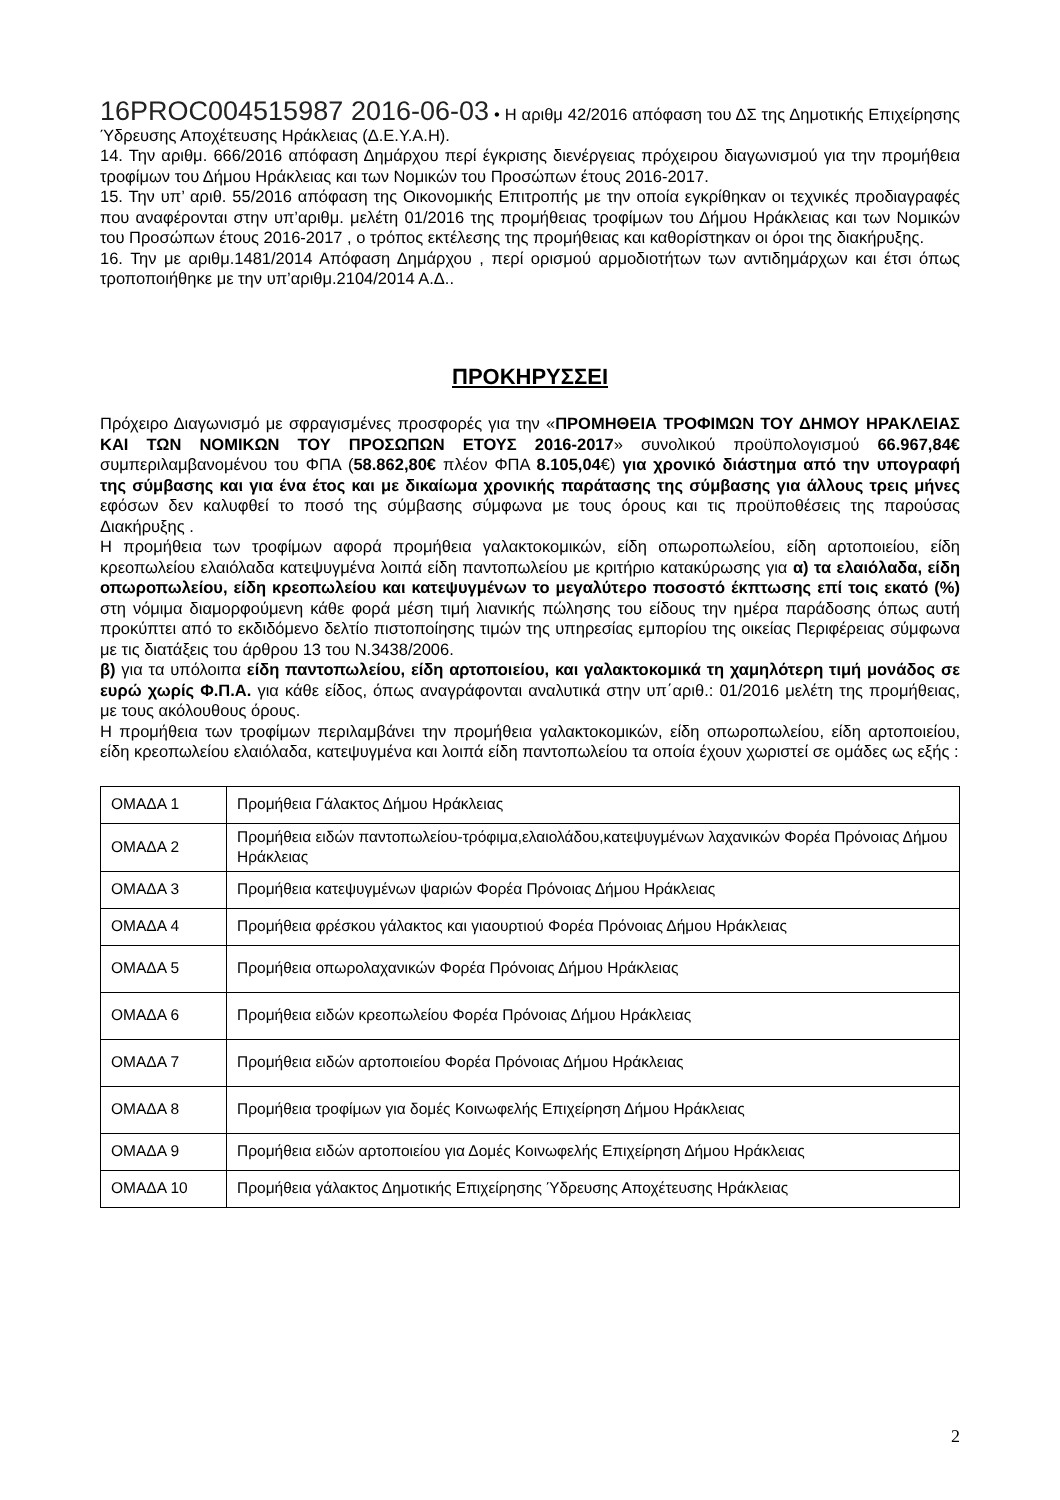16PROC004515987 2016-06-03 • Η αριθμ 42/2016 απόφαση του ΔΣ της Δημοτικής Επιχείρησης Ύδρευσης Αποχέτευσης Ηράκλειας (Δ.Ε.Υ.Α.Η).
14. Την αριθμ. 666/2016 απόφαση Δημάρχου περί έγκρισης διενέργειας πρόχειρου διαγωνισμού για την προμήθεια τροφίμων του Δήμου Ηράκλειας και των Νομικών του Προσώπων έτους 2016-2017.
15. Την υπ’ αριθ. 55/2016 απόφαση της Οικονομικής Επιτροπής με την οποία εγκρίθηκαν οι τεχνικές προδιαγραφές που αναφέρονται στην υπ’αριθμ. μελέτη 01/2016 της προμήθειας τροφίμων του Δήμου Ηράκλειας και των Νομικών του Προσώπων έτους 2016-2017 , ο τρόπος εκτέλεσης της προμήθειας και καθορίστηκαν οι όροι της διακήρυξης.
16. Την με αριθμ.1481/2014 Απόφαση Δημάρχου , περί ορισμού αρμοδιοτήτων των αντιδημάρχων και έτσι όπως τροποποιήθηκε με την υπ’αριθμ.2104/2014 Α.Δ..
ΠΡΟΚΗΡΥΣΣΕΙ
Πρόχειρο Διαγωνισμό με σφραγισμένες προσφορές για την «ΠΡΟΜΗΘΕΙΑ ΤΡΟΦΙΜΩΝ ΤΟΥ ΔΗΜΟΥ ΗΡΑΚΛΕΙΑΣ ΚΑΙ ΤΩΝ ΝΟΜΙΚΩΝ ΤΟΥ ΠΡΟΣΩΠΩΝ ΕΤΟΥΣ 2016-2017» συνολικού προϋπολογισμού 66.967,84€ συμπεριλαμβανομένου του ΦΠΑ (58.862,80€ πλέον ΦΠΑ 8.105,04€) για χρονικό διάστημα από την υπογραφή της σύμβασης και για ένα έτος και με δικαίωμα χρονικής παράτασης της σύμβασης για άλλους τρεις μήνες εφόσων δεν καλυφθεί το ποσό της σύμβασης σύμφωνα με τους όρους και τις προϋποθέσεις της παρούσας Διακήρυξης .
Η προμήθεια των τροφίμων αφορά προμήθεια γαλακτοκομικών, είδη οπωροπωλείου, είδη αρτοποιείου, είδη κρεοπωλείου ελαιόλαδα κατεψυγμένα λοιπά είδη παντοπωλείου με κριτήριο κατακύρωσης για α) τα ελαιόλαδα, είδη οπωροπωλείου, είδη κρεοπωλείου και κατεψυγμένων το μεγαλύτερο ποσοστό έκπτωσης επί τοις εκατό (%) στη νόμιμα διαμορφούμενη κάθε φορά μέση τιμή λιανικής πώλησης του είδους την ημέρα παράδοσης όπως αυτή προκύπτει από το εκδιδόμενο δελτίο πιστοποίησης τιμών της υπηρεσίας εμπορίου της οικείας Περιφέρειας σύμφωνα με τις διατάξεις του άρθρου 13 του Ν.3438/2006.
β) για τα υπόλοιπα είδη παντοπωλείου, είδη αρτοποιείου, και γαλακτοκομικά τη χαμηλότερη τιμή μονάδος σε ευρώ χωρίς Φ.Π.Α. για κάθε είδος, όπως αναγράφονται αναλυτικά στην υπ΄αριθ.: 01/2016 μελέτη της προμήθειας, με τους ακόλουθους όρους.
Η προμήθεια των τροφίμων περιλαμβάνει την προμήθεια γαλακτοκομικών, είδη οπωροπωλείου, είδη αρτοποιείου, είδη κρεοπωλείου ελαιόλαδα, κατεψυγμένα και λοιπά είδη παντοπωλείου τα οποία έχουν χωριστεί σε ομάδες ως εξής :
| ΟΜΑΔΑ 1 | Προμήθεια Γάλακτος Δήμου Ηράκλειας |
| ΟΜΑΔΑ 2 | Προμήθεια ειδών παντοπωλείου-τρόφιμα,ελαιολάδου,κατεψυγμένων λαχανικών Φορέα Πρόνοιας Δήμου Ηράκλειας |
| ΟΜΑΔΑ 3 | Προμήθεια κατεψυγμένων ψαριών Φορέα Πρόνοιας Δήμου Ηράκλειας |
| ΟΜΑΔΑ 4 | Προμήθεια φρέσκου γάλακτος και γιαουρτιού Φορέα Πρόνοιας Δήμου Ηράκλειας |
| ΟΜΑΔΑ 5 | Προμήθεια οπωρολαχανικών Φορέα Πρόνοιας Δήμου Ηράκλειας |
| ΟΜΑΔΑ 6 | Προμήθεια ειδών κρεοπωλείου Φορέα Πρόνοιας Δήμου Ηράκλειας |
| ΟΜΑΔΑ 7 | Προμήθεια ειδών αρτοποιείου Φορέα Πρόνοιας Δήμου Ηράκλειας |
| ΟΜΑΔΑ 8 | Προμήθεια τροφίμων για δομές Κοινωφελής Επιχείρηση Δήμου Ηράκλειας |
| ΟΜΑΔΑ 9 | Προμήθεια ειδών αρτοποιείου για Δομές Κοινωφελής Επιχείρηση Δήμου Ηράκλειας |
| ΟΜΑΔΑ 10 | Προμήθεια γάλακτος Δημοτικής Επιχείρησης Ύδρευσης Αποχέτευσης Ηράκλειας |
2